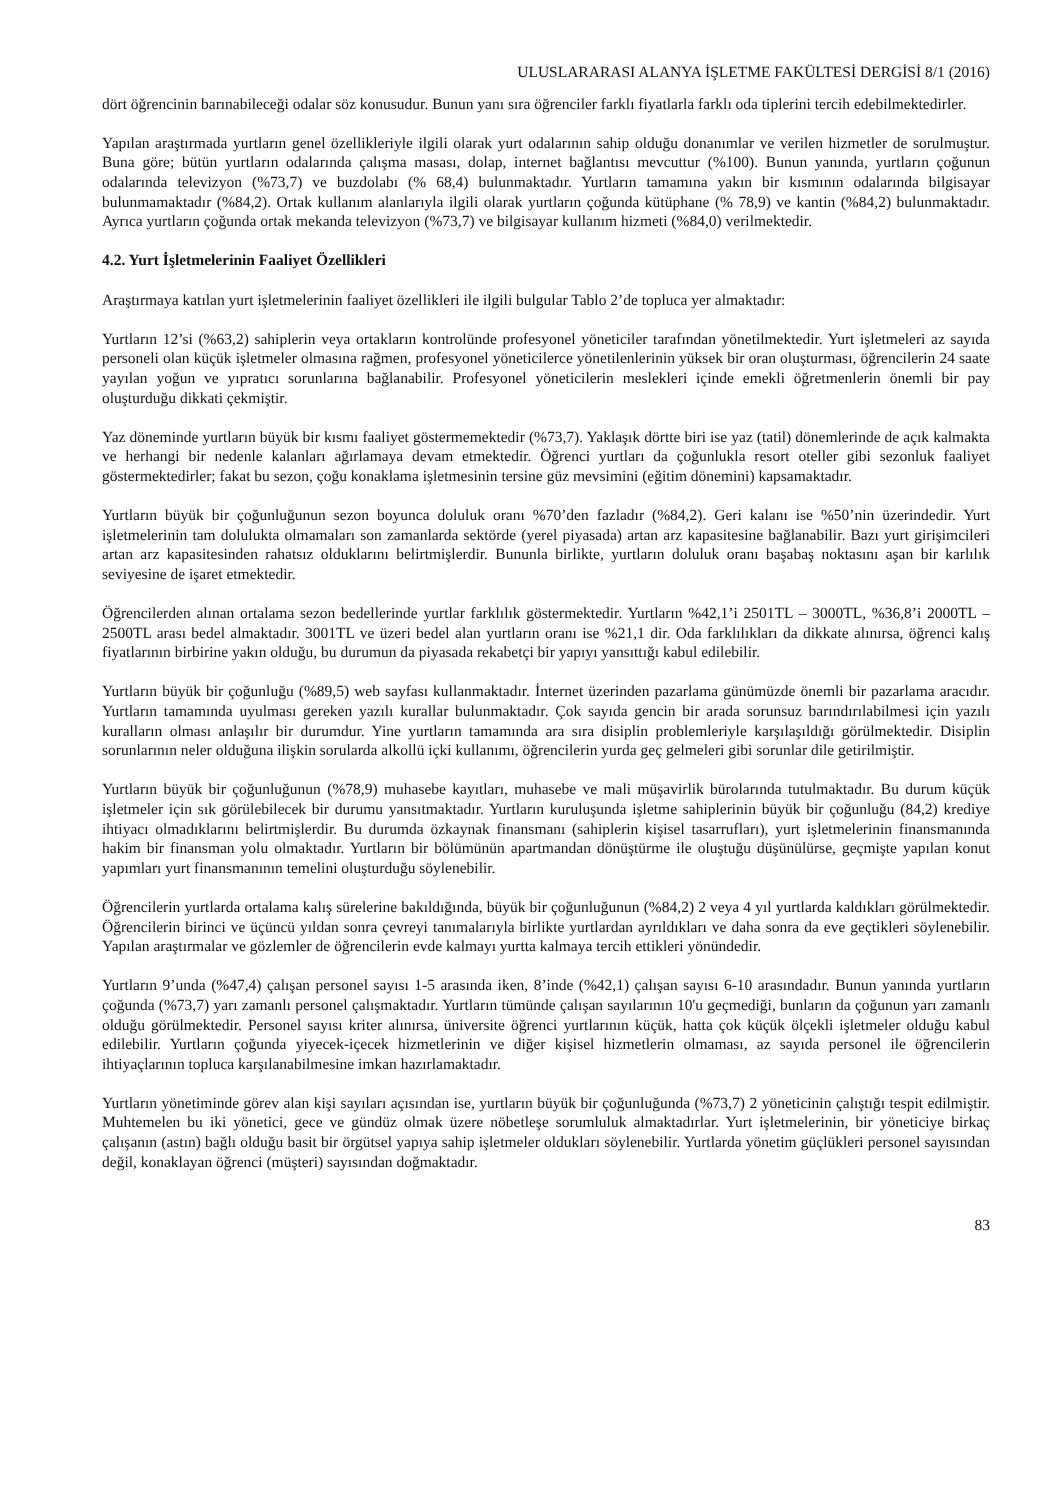ULUSLARARASI ALANYA İŞLETME FAKÜLTESİ DERGİSİ 8/1 (2016)
dört öğrencinin barınabileceği odalar söz konusudur. Bunun yanı sıra öğrenciler farklı fiyatlarla farklı oda tiplerini tercih edebilmektedirler.
Yapılan araştırmada yurtların genel özellikleriyle ilgili olarak yurt odalarının sahip olduğu donanımlar ve verilen hizmetler de sorulmuştur. Buna göre; bütün yurtların odalarında çalışma masası, dolap, internet bağlantısı mevcuttur (%100). Bunun yanında, yurtların çoğunun odalarında televizyon (%73,7) ve buzdolabı (% 68,4) bulunmaktadır. Yurtların tamamına yakın bir kısmının odalarında bilgisayar bulunmamaktadır (%84,2). Ortak kullanım alanlarıyla ilgili olarak yurtların çoğunda kütüphane (% 78,9) ve kantin (%84,2) bulunmaktadır. Ayrıca yurtların çoğunda ortak mekanda televizyon (%73,7) ve bilgisayar kullanım hizmeti (%84,0) verilmektedir.
4.2. Yurt İşletmelerinin Faaliyet Özellikleri
Araştırmaya katılan yurt işletmelerinin faaliyet özellikleri ile ilgili bulgular Tablo 2’de topluca yer almaktadır:
Yurtların 12’si (%63,2) sahiplerin veya ortakların kontrolünde profesyonel yöneticiler tarafından yönetilmektedir. Yurt işletmeleri az sayıda personeli olan küçük işletmeler olmasına rağmen, profesyonel yöneticilerce yönetilenlerinin yüksek bir oran oluşturması, öğrencilerin 24 saate yayılan yoğun ve yıpratıcı sorunlarına bağlanabilir. Profesyonel yöneticilerin meslekleri içinde emekli öğretmenlerin önemli bir pay oluşturduğu dikkati çekmiştir.
Yaz döneminde yurtların büyük bir kısmı faaliyet göstermemektedir (%73,7). Yaklaşık dörtte biri ise yaz (tatil) dönemlerinde de açık kalmakta ve herhangi bir nedenle kalanları ağırlamaya devam etmektedir. Öğrenci yurtları da çoğunlukla resort oteller gibi sezonluk faaliyet göstermektedirler; fakat bu sezon, çoğu konaklama işletmesinin tersine güz mevsimini (eğitim dönemini) kapsamaktadır.
Yurtların büyük bir çoğunluğunun sezon boyunca doluluk oranı %70’den fazladır (%84,2). Geri kalanı ise %50’nin üzerindedir. Yurt işletmelerinin tam dolulukta olmamaları son zamanlarda sektörde (yerel piyasada) artan arz kapasitesine bağlanabilir. Bazı yurt girişimcileri artan arz kapasitesinden rahatsız olduklarını belirtmişlerdir. Bununla birlikte, yurtların doluluk oranı başabaş noktasını aşan bir karlılık seviyesine de işaret etmektedir.
Öğrencilerden alınan ortalama sezon bedellerinde yurtlar farklılık göstermektedir. Yurtların %42,1’i 2501TL – 3000TL, %36,8’i 2000TL – 2500TL arası bedel almaktadır. 3001TL ve üzeri bedel alan yurtların oranı ise %21,1 dir. Oda farklılıkları da dikkate alınırsa, öğrenci kalış fiyatlarının birbirine yakın olduğu, bu durumun da piyasada rekabetçi bir yapıyı yansıttığı kabul edilebilir.
Yurtların büyük bir çoğunluğu (%89,5) web sayfası kullanmaktadır. İnternet üzerinden pazarlama günümüzde önemli bir pazarlama aracıdır. Yurtların tamamında uyulması gereken yazılı kurallar bulunmaktadır. Çok sayıda gencin bir arada sorunsuz barındırılabilmesi için yazılı kuralların olması anlaşılır bir durumdur. Yine yurtların tamamında ara sıra disiplin problemleriyle karşılaşıldığı görülmektedir. Disiplin sorunlarının neler olduğuna ilişkin sorularda alkollü içki kullanımı, öğrencilerin yurda geç gelmeleri gibi sorunlar dile getirilmiştir.
Yurtların büyük bir çoğunluğunun (%78,9) muhasebe kayıtları, muhasebe ve mali müşavirlik bürolarında tutulmaktadır. Bu durum küçük işletmeler için sık görülebilecek bir durumu yansıtmaktadır. Yurtların kuruluşunda işletme sahiplerinin büyük bir çoğunluğu (84,2) krediye ihtiyacı olmadıklarını belirtmişlerdir. Bu durumda özkaynak finansmanı (sahiplerin kişisel tasarrufları), yurt işletmelerinin finansmanında hakim bir finansman yolu olmaktadır. Yurtların bir bölümünün apartmandan dönüştürme ile oluştuğu düşünülürse, geçmişte yapılan konut yapımları yurt finansmanının temelini oluşturduğu söylenebilir.
Öğrencilerin yurtlarda ortalama kalış sürelerine bakıldığında, büyük bir çoğunluğunun (%84,2) 2 veya 4 yıl yurtlarda kaldıkları görülmektedir. Öğrencilerin birinci ve üçüncü yıldan sonra çevreyi tanımalarıyla birlikte yurtlardan ayrıldıkları ve daha sonra da eve geçtikleri söylenebilir. Yapılan araştırmalar ve gözlemler de öğrencilerin evde kalmayı yurtta kalmaya tercih ettikleri yönündedir.
Yurtların 9’unda (%47,4) çalışan personel sayısı 1-5 arasında iken, 8’inde (%42,1) çalışan sayısı 6-10 arasındadır. Bunun yanında yurtların çoğunda (%73,7) yarı zamanlı personel çalışmaktadır. Yurtların tümünde çalışan sayılarının 10'u geçmediği, bunların da çoğunun yarı zamanlı olduğu görülmektedir. Personel sayısı kriter alınırsa, üniversite öğrenci yurtlarının küçük, hatta çok küçük ölçekli işletmeler olduğu kabul edilebilir. Yurtların çoğunda yiyecek-içecek hizmetlerinin ve diğer kişisel hizmetlerin olmaması, az sayıda personel ile öğrencilerin ihtiyaçlarının topluca karşılanabilmesine imkan hazırlamaktadır.
Yurtların yönetiminde görev alan kişi sayıları açısından ise, yurtların büyük bir çoğunluğunda (%73,7) 2 yöneticinin çalıştığı tespit edilmiştir. Muhtemelen bu iki yönetici, gece ve gündüz olmak üzere nöbetleşe sorumluluk almaktadırlar. Yurt işletmelerinin, bir yöneticiye birkaç çalışanın (astın) bağlı olduğu basit bir örgütsel yapıya sahip işletmeler oldukları söylenebilir. Yurtlarda yönetim güçlükleri personel sayısından değil, konaklayan öğrenci (müşteri) sayısından doğmaktadır.
83